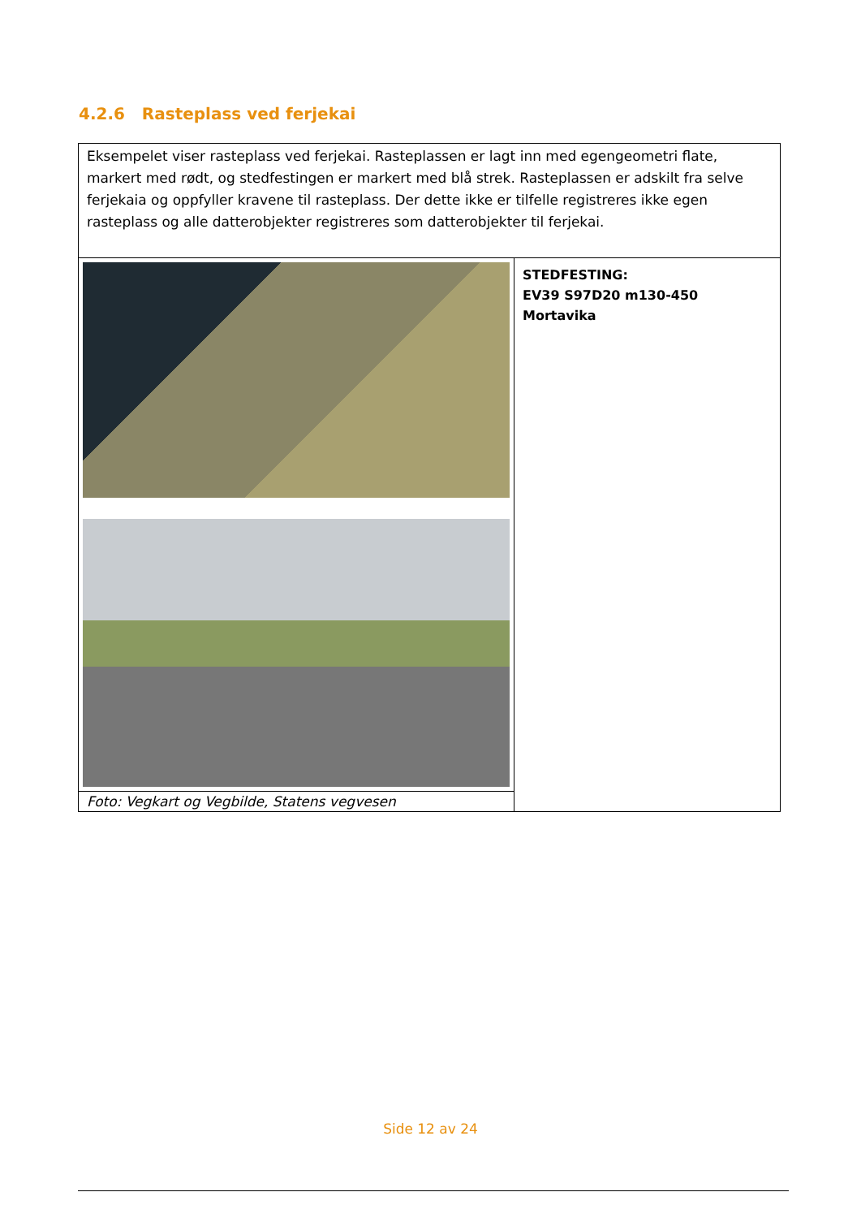4.2.6 Rasteplass ved ferjekai
| Eksempelet viser rasteplass ved ferjekai. Rasteplassen er lagt inn med egengeometri flate, markert med rødt, og stedfestingen er markert med blå strek. Rasteplassen er adskilt fra selve ferjekaia og oppfyller kravene til rasteplass. Der dette ikke er tilfelle registreres ikke egen rasteplass og alle datterobjekter registreres som datterobjekter til ferjekai. | |
| | STEDFESTING: EV39 S97D20 m130-450 Mortavika |
| Foto: Vegkart og Vegbilde, Statens vegvesen | |
Side 12 av 24